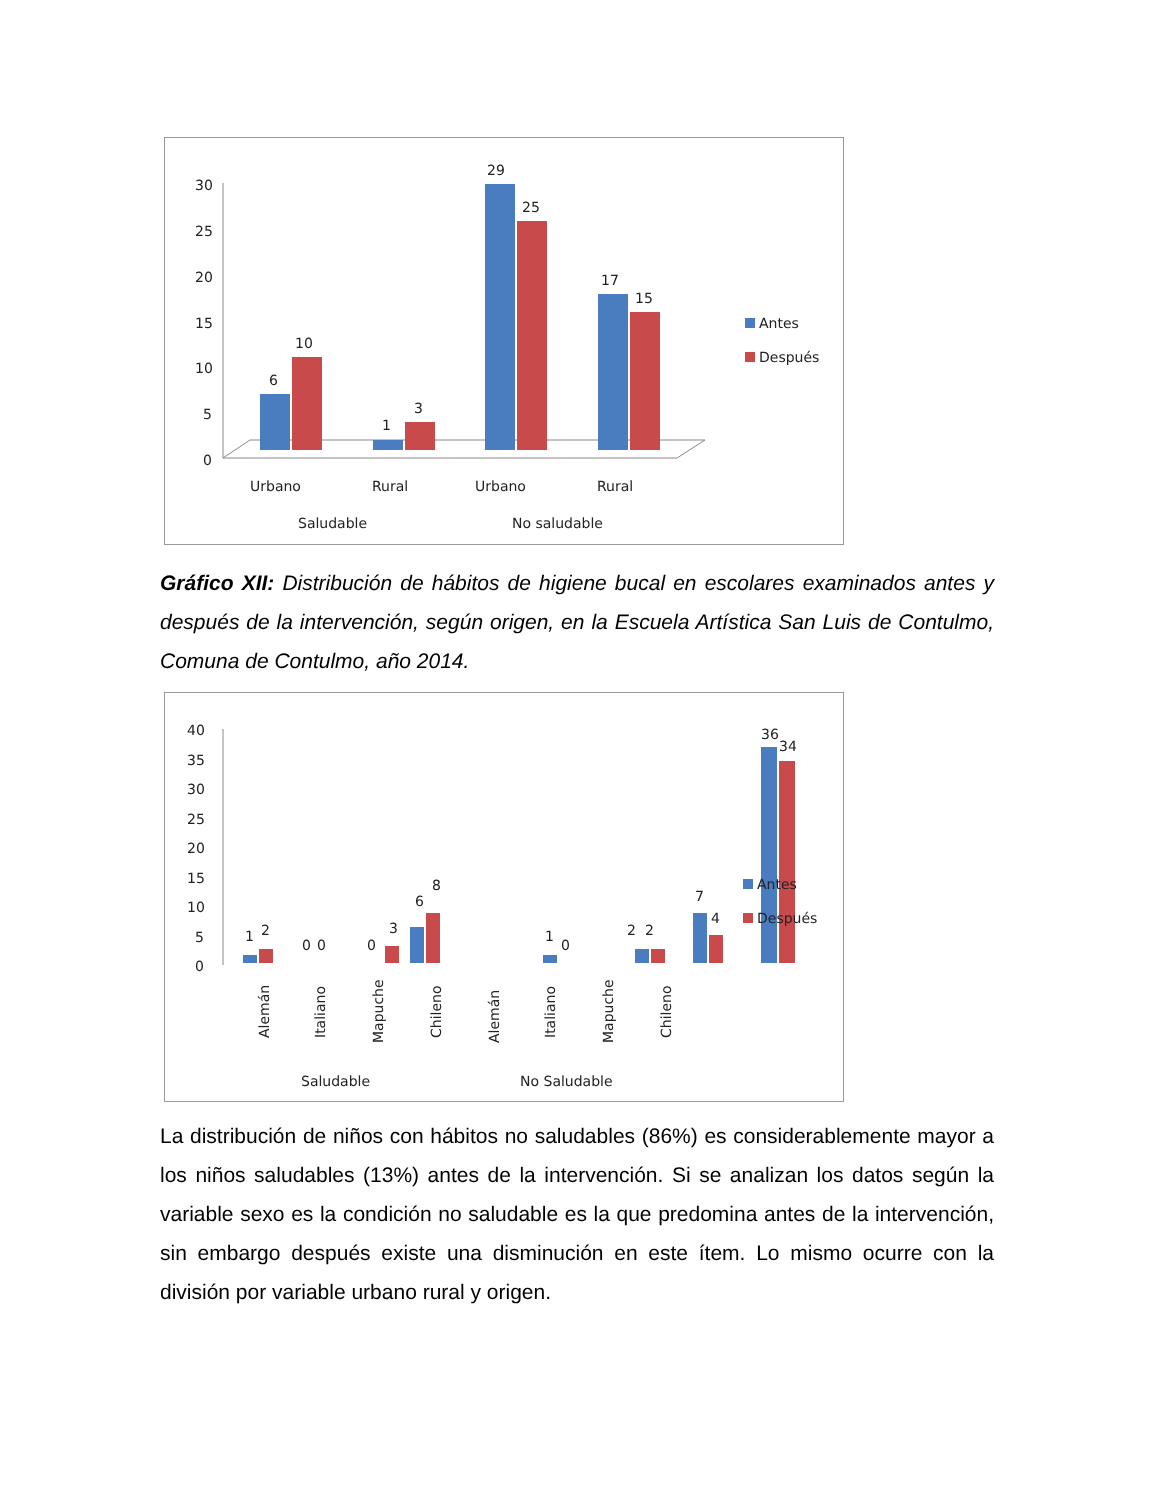30
25
20
15
10
5
0
6
10
1
3
29
25
17
15
Antes
Después
Urbano
Rural
Urbano
Rural
Saludable
No saludable
Gráfico XII: Distribución de hábitos de higiene bucal en escolares examinados antes y después de la intervención, según origen, en la Escuela Artística San Luis de Contulmo, Comuna de Contulmo, año 2014.
40
35
30
25
20
15
10
5
0
1
2
0
0
0
3
6
8
1
0
2
2
7
4
36
34
Antes
Después
Alemán
Italiano
Mapuche
Chileno
Alemán
Italiano
Mapuche
Chileno
Saludable
No Saludable
La distribución de niños con hábitos no saludables (86%) es considerablemente mayor a los niños saludables (13%) antes de la intervención. Si se analizan los datos según la variable sexo es la condición no saludable es la que predomina antes de la intervención, sin embargo después existe una disminución en este ítem. Lo mismo ocurre con la división por variable urbano rural y origen.